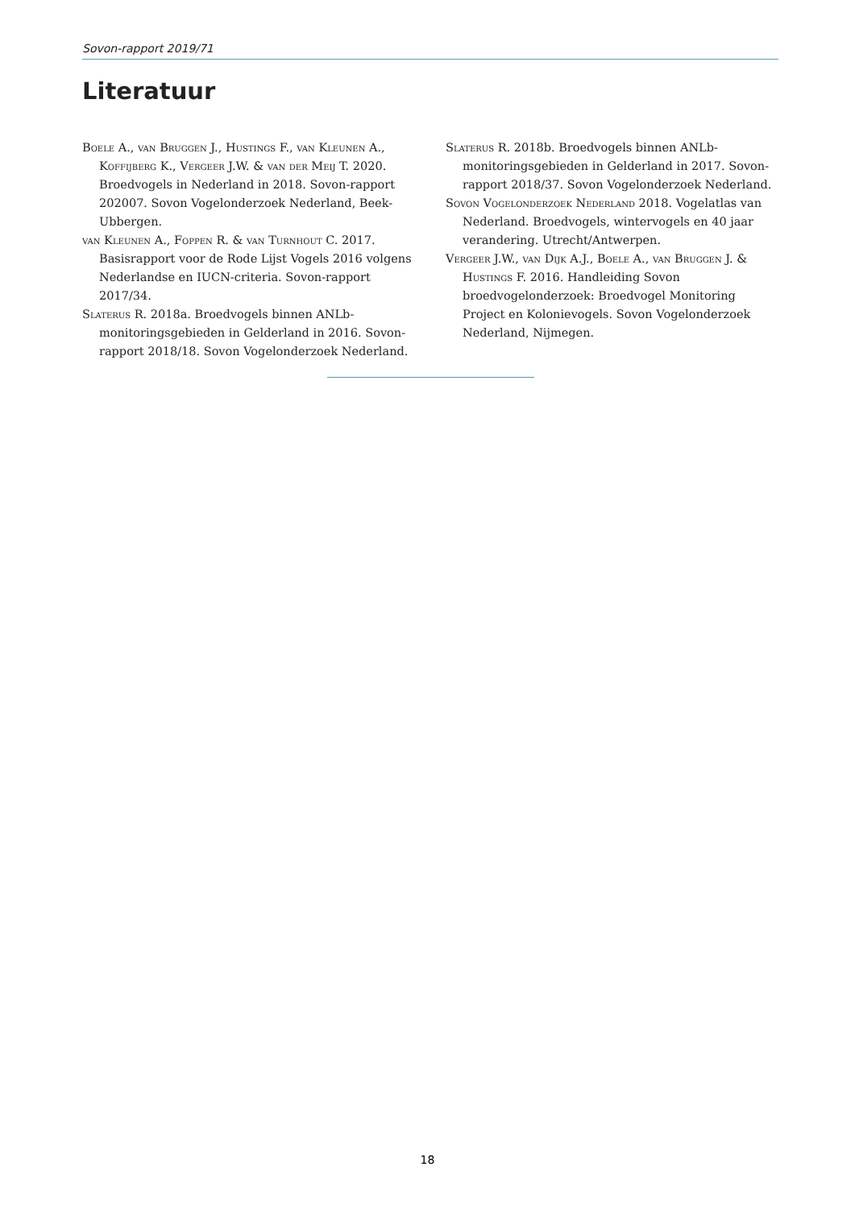Sovon-rapport 2019/71
Literatuur
Boele A., van Bruggen J., Hustings F., van Kleunen A., Koffijberg K., Vergeer J.W. & van der Meij T. 2020. Broedvogels in Nederland in 2018. Sovon-rapport 202007. Sovon Vogelonderzoek Nederland, Beek-Ubbergen.
van Kleunen A., Foppen R. & van Turnhout C. 2017. Basisrapport voor de Rode Lijst Vogels 2016 volgens Nederlandse en IUCN-criteria. Sovon-rapport 2017/34.
Slaterus R. 2018a. Broedvogels binnen ANLb-monitoringsgebieden in Gelderland in 2016. Sovon-rapport 2018/18. Sovon Vogelonderzoek Nederland.
Slaterus R. 2018b. Broedvogels binnen ANLb-monitoringsgebieden in Gelderland in 2017. Sovon-rapport 2018/37. Sovon Vogelonderzoek Nederland.
Sovon Vogelonderzoek Nederland 2018. Vogelatlas van Nederland. Broedvogels, wintervogels en 40 jaar verandering. Utrecht/Antwerpen.
Vergeer J.W., van Dijk A.J., Boele A., van Bruggen J. & Hustings F. 2016. Handleiding Sovon broedvogelonderzoek: Broedvogel Monitoring Project en Kolonievogels. Sovon Vogelonderzoek Nederland, Nijmegen.
18